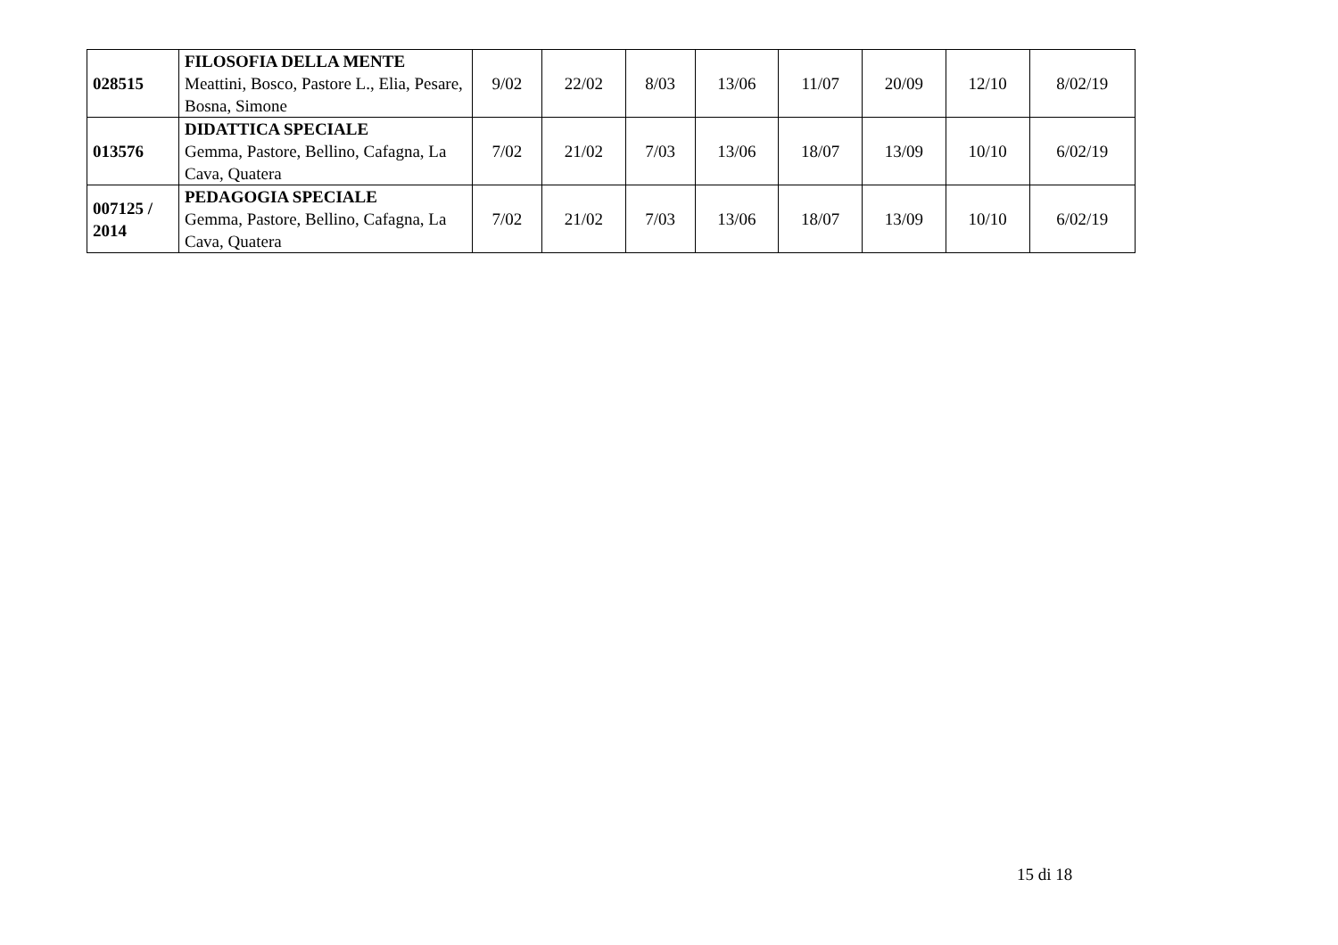| 028515 | FILOSOFIA DELLA MENTE Meattini, Bosco, Pastore L., Elia, Pesare, Bosna, Simone | 9/02 | 22/02 | 8/03 | 13/06 | 11/07 | 20/09 | 12/10 | 8/02/19 |
| 013576 | DIDATTICA SPECIALE Gemma, Pastore, Bellino, Cafagna, La Cava, Quatera | 7/02 | 21/02 | 7/03 | 13/06 | 18/07 | 13/09 | 10/10 | 6/02/19 |
| 007125 / 2014 | PEDAGOGIA SPECIALE Gemma, Pastore, Bellino, Cafagna, La Cava, Quatera | 7/02 | 21/02 | 7/03 | 13/06 | 18/07 | 13/09 | 10/10 | 6/02/19 |
15 di 18